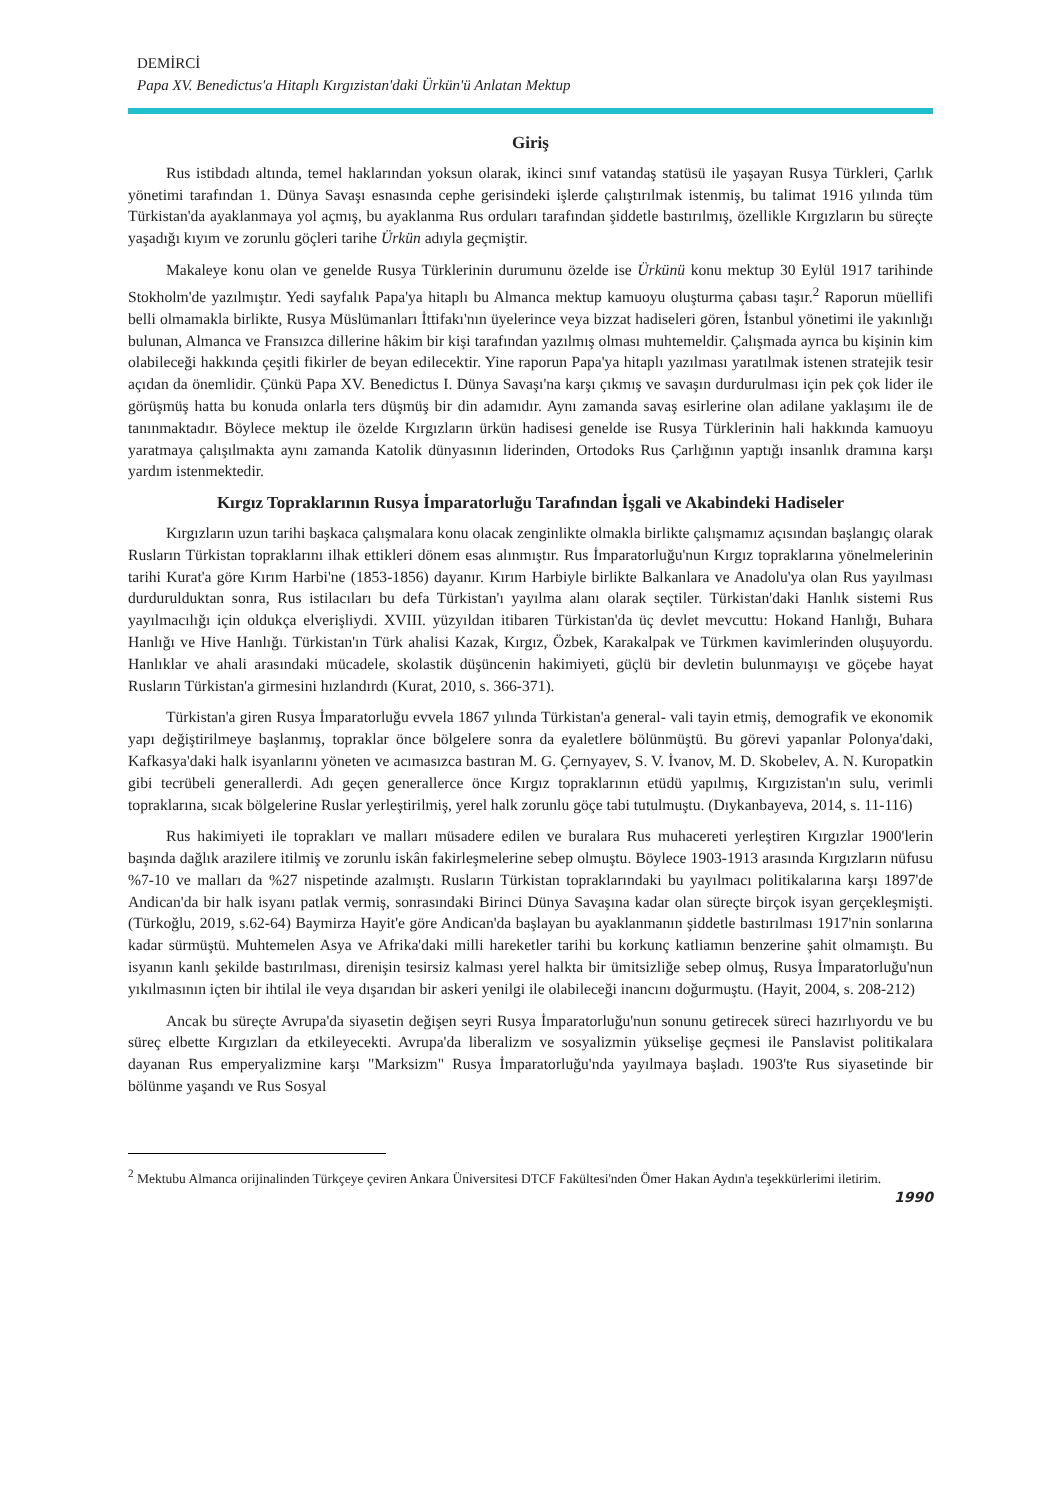DEMİRCİ
Papa XV. Benedictus'a Hitaplı Kırgızistan'daki Ürkün'ü Anlatan Mektup
Giriş
Rus istibdadı altında, temel haklarından yoksun olarak, ikinci sınıf vatandaş statüsü ile yaşayan Rusya Türkleri, Çarlık yönetimi tarafından 1. Dünya Savaşı esnasında cephe gerisindeki işlerde çalıştırılmak istenmiş, bu talimat 1916 yılında tüm Türkistan'da ayaklanmaya yol açmış, bu ayaklanma Rus orduları tarafından şiddetle bastırılmış, özellikle Kırgızların bu süreçte yaşadığı kıyım ve zorunlu göçleri tarihe Ürkün adıyla geçmiştir.
Makaleye konu olan ve genelde Rusya Türklerinin durumunu özelde ise Ürkünü konu mektup 30 Eylül 1917 tarihinde Stokholm'de yazılmıştır. Yedi sayfalık Papa'ya hitaplı bu Almanca mektup kamuoyu oluşturma çabası taşır.<sup>2</sup> Raporun müellifi belli olmamakla birlikte, Rusya Müslümanları İttifakı'nın üyelerince veya bizzat hadiseleri gören, İstanbul yönetimi ile yakınlığı bulunan, Almanca ve Fransızca dillerine hâkim bir kişi tarafından yazılmış olması muhtemeldir. Çalışmada ayrıca bu kişinin kim olabileceği hakkında çeşitli fikirler de beyan edilecektir. Yine raporun Papa'ya hitaplı yazılması yaratılmak istenen stratejik tesir açıdan da önemlidir. Çünkü Papa XV. Benedictus I. Dünya Savaşı'na karşı çıkmış ve savaşın durdurulması için pek çok lider ile görüşmüş hatta bu konuda onlarla ters düşmüş bir din adamıdır. Aynı zamanda savaş esirlerine olan adilane yaklaşımı ile de tanınmaktadır. Böylece mektup ile özelde Kırgızların ürkün hadisesi genelde ise Rusya Türklerinin hali hakkında kamuoyu yaratmaya çalışılmakta aynı zamanda Katolik dünyasının liderinden, Ortodoks Rus Çarlığının yaptığı insanlık dramına karşı yardım istenmektedir.
Kırgız Topraklarının Rusya İmparatorluğu Tarafından İşgali ve Akabindeki Hadiseler
Kırgızların uzun tarihi başkaca çalışmalara konu olacak zenginlikte olmakla birlikte çalışmamız açısından başlangıç olarak Rusların Türkistan topraklarını ilhak ettikleri dönem esas alınmıştır. Rus İmparatorluğu'nun Kırgız topraklarına yönelmelerinin tarihi Kurat'a göre Kırım Harbi'ne (1853-1856) dayanır. Kırım Harbiyle birlikte Balkanlara ve Anadolu'ya olan Rus yayılması durdurulduktan sonra, Rus istilacıları bu defa Türkistan'ı yayılma alanı olarak seçtiler. Türkistan'daki Hanlık sistemi Rus yayılmacılığı için oldukça elverişliydi. XVIII. yüzyıldan itibaren Türkistan'da üç devlet mevcuttu: Hokand Hanlığı, Buhara Hanlığı ve Hive Hanlığı. Türkistan'ın Türk ahalisi Kazak, Kırgız, Özbek, Karakalpak ve Türkmen kavimlerinden oluşuyordu. Hanlıklar ve ahali arasındaki mücadele, skolastik düşüncenin hakimiyeti, güçlü bir devletin bulunmayışı ve göçebe hayat Rusların Türkistan'a girmesini hızlandırdı (Kurat, 2010, s. 366-371).
Türkistan'a giren Rusya İmparatorluğu evvela 1867 yılında Türkistan'a general- vali tayin etmiş, demografik ve ekonomik yapı değiştirilmeye başlanmış, topraklar önce bölgelere sonra da eyaletlere bölünmüştü. Bu görevi yapanlar Polonya'daki, Kafkasya'daki halk isyanlarını yöneten ve acımasızca bastıran M. G. Çernyayev, S. V. İvanov, M. D. Skobelev, A. N. Kuropatkin gibi tecrübeli generallerdi. Adı geçen generallerce önce Kırgız topraklarının etüdü yapılmış, Kırgızistan'ın sulu, verimli topraklarına, sıcak bölgelerine Ruslar yerleştirilmiş, yerel halk zorunlu göçe tabi tutulmuştu. (Dıykanbayeva, 2014, s. 11-116)
Rus hakimiyeti ile toprakları ve malları müsadere edilen ve buralara Rus muhacereti yerleştiren Kırgızlar 1900'lerin başında dağlık arazilere itilmiş ve zorunlu iskân fakirleşmelerine sebep olmuştu. Böylece 1903-1913 arasında Kırgızların nüfusu %7-10 ve malları da %27 nispetinde azalmıştı. Rusların Türkistan topraklarındaki bu yayılmacı politikalarına karşı 1897'de Andican'da bir halk isyanı patlak vermiş, sonrasındaki Birinci Dünya Savaşına kadar olan süreçte birçok isyan gerçekleşmişti. (Türkoğlu, 2019, s.62-64) Baymirza Hayit'e göre Andican'da başlayan bu ayaklanmanın şiddetle bastırılması 1917'nin sonlarına kadar sürmüştü. Muhtemelen Asya ve Afrika'daki milli hareketler tarihi bu korkunç katliamın benzerine şahit olmamıştı. Bu isyanın kanlı şekilde bastırılması, direnişin tesirsiz kalması yerel halkta bir ümitsizliğe sebep olmuş, Rusya İmparatorluğu'nun yıkılmasının içten bir ihtilal ile veya dışarıdan bir askeri yenilgi ile olabileceği inancını doğurmuştu. (Hayit, 2004, s. 208-212)
Ancak bu süreçte Avrupa'da siyasetin değişen seyri Rusya İmparatorluğu'nun sonunu getirecek süreci hazırlıyordu ve bu süreç elbette Kırgızları da etkileyecekti. Avrupa'da liberalizm ve sosyalizmin yükselişe geçmesi ile Panslavist politikalara dayanan Rus emperyalizmine karşı "Marksizm" Rusya İmparatorluğu'nda yayılmaya başladı. 1903'te Rus siyasetinde bir bölünme yaşandı ve Rus Sosyal
<sup>2</sup> Mektubu Almanca orijinalinden Türkçeye çeviren Ankara Üniversitesi DTCF Fakültesi'nden Ömer Hakan Aydın'a teşekkürlerimi iletirim.
1990